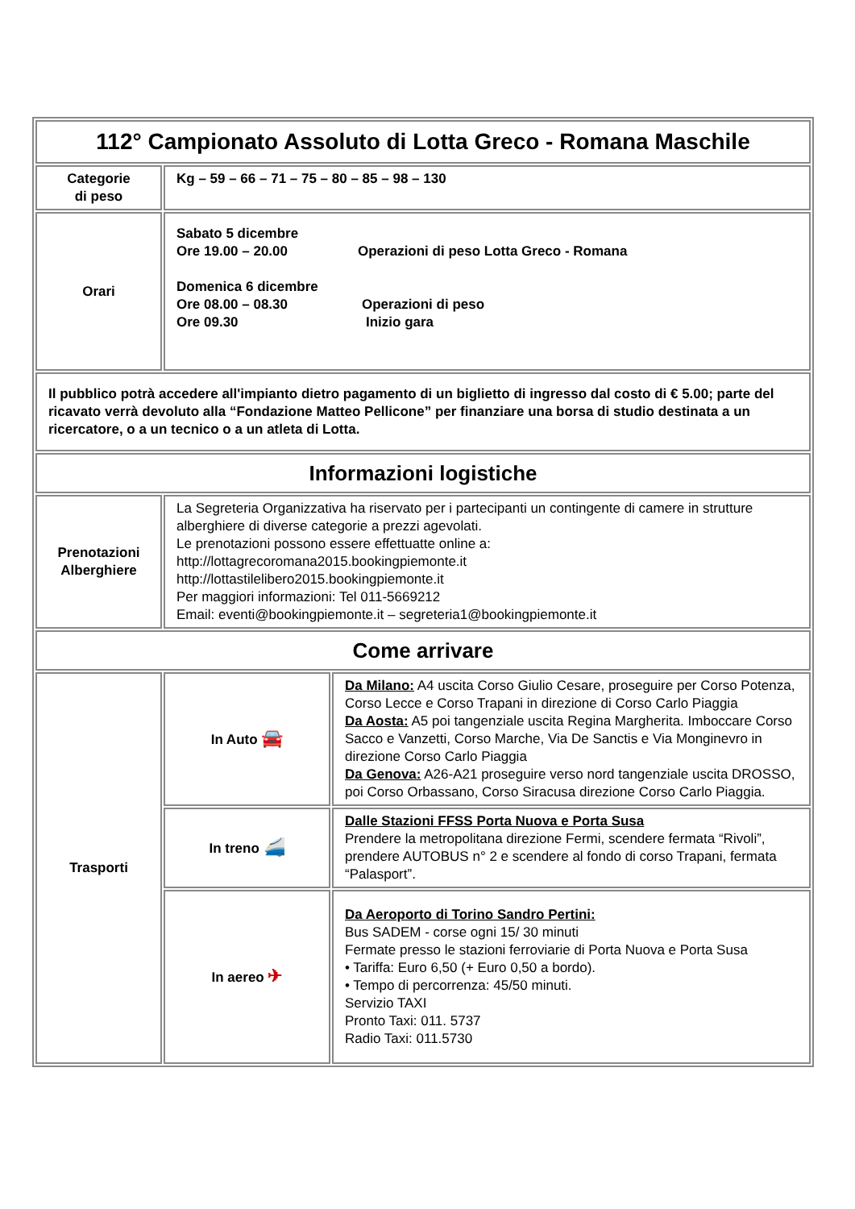| 112° Campionato Assoluto di Lotta Greco - Romana Maschile | | |
| Categorie di peso | Kg – 59 – 66 – 71 – 75 – 80 – 85 – 98 – 130 | |
| Orari | Sabato 5 dicembre Ore 19.00 – 20.00 Operazioni di peso Lotta Greco - Romana Domenica 6 dicembre Ore 08.00 – 08.30 Operazioni di peso Ore 09.30 Inizio gara | |
| Il pubblico potrà accedere all'impianto dietro pagamento di un biglietto di ingresso dal costo di € 5.00; parte del ricavato verrà devoluto alla “Fondazione Matteo Pellicone” per finanziare una borsa di studio destinata a un ricercatore, o a un tecnico o a un atleta di Lotta. | | |
| Informazioni logistiche | | |
| Prenotazioni Alberghiere | La Segreteria Organizzativa ha riservato per i partecipanti un contingente di camere in strutture alberghiere di diverse categorie a prezzi agevolati. Le prenotazioni possono essere effettuatte online a: http://lottagrecoromana2015.bookingpiemonte.it http://lottastilelibero2015.bookingpiemonte.it Per maggiori informazioni: Tel 011-5669212 Email: eventi@bookingpiemonte.it – segreteria1@bookingpiemonte.it | |
| Come arrivare | | |
| Trasporti | In Auto 🚘 | Da Milano: A4 uscita Corso Giulio Cesare, proseguire per Corso Potenza, Corso Lecce e Corso Trapani in direzione di Corso Carlo Piaggia Da Aosta: A5 poi tangenziale uscita Regina Margherita. Imboccare Corso Sacco e Vanzetti, Corso Marche, Via De Sanctis e Via Monginevro in direzione Corso Carlo Piaggia Da Genova: A26-A21 proseguire verso nord tangenziale uscita DROSSO, poi Corso Orbassano, Corso Siracusa direzione Corso Carlo Piaggia. |
| | In treno 🚄 | Dalle Stazioni FFSS Porta Nuova e Porta Susa Prendere la metropolitana direzione Fermi, scendere fermata “Rivoli”, prendere AUTOBUS n° 2 e scendere al fondo di corso Trapani, fermata “Palasport”. |
| | In aereo ✈ | Da Aeroporto di Torino Sandro Pertini: Bus SADEM - corse ogni 15/ 30 minuti Fermate presso le stazioni ferroviarie di Porta Nuova e Porta Susa • Tariffa: Euro 6,50 (+ Euro 0,50 a bordo). • Tempo di percorrenza: 45/50 minuti. Servizio TAXI Pronto Taxi: 011. 5737 Radio Taxi: 011.5730 |